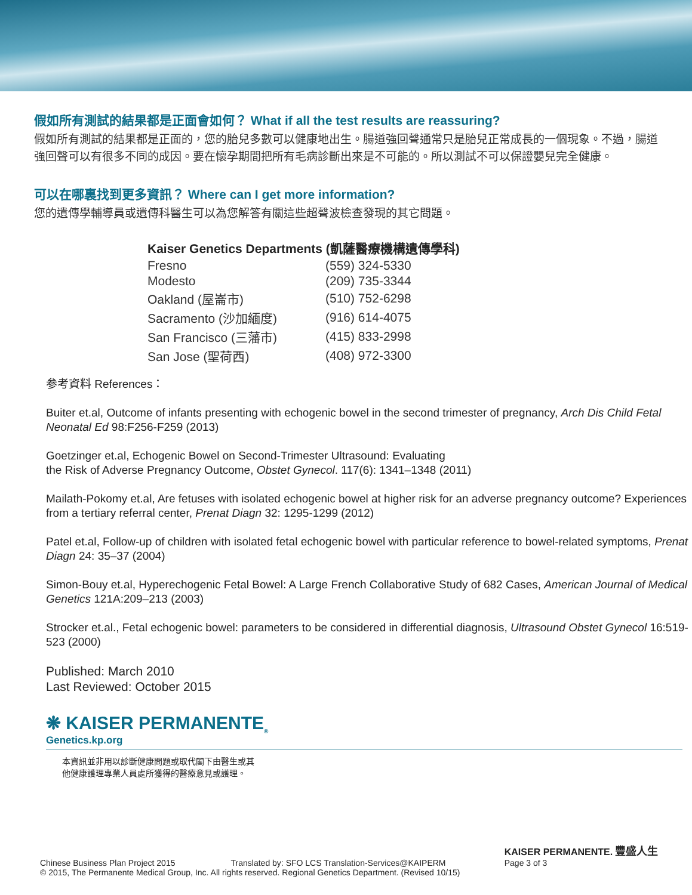假如所有測試的結果都是正面會如何？ What if all the test results are reassuring?
假如所有測試的結果都是正面的，您的胎兒多數可以健康地出生。腸道強回聲通常只是胎兒正常成長的一個現象。不過，腸道強回聲可以有很多不同的成因。要在懷孕期間把所有毛病診斷出來是不可能的。所以測試不可以保證嬰兒完全健康。
可以在哪裏找到更多資訊？ Where can I get more information?
您的遺傳學輔導員或遺傳科醫生可以為您解答有關這些超聲波檢查發現的其它問題。
| Kaiser Genetics Departments (凱薩醫療機構遺傳學科) | |
| --- | --- |
| Fresno | (559) 324-5330 |
| Modesto | (209) 735-3344 |
| Oakland (屋崙市) | (510) 752-6298 |
| Sacramento (沙加緬度) | (916) 614-4075 |
| San Francisco (三藩市) | (415) 833-2998 |
| San Jose (聖荷西) | (408) 972-3300 |
参考資料 References：
Buiter et.al, Outcome of infants presenting with echogenic bowel in the second trimester of pregnancy, Arch Dis Child Fetal Neonatal Ed 98:F256-F259 (2013)
Goetzinger et.al, Echogenic Bowel on Second-Trimester Ultrasound: Evaluating
the Risk of Adverse Pregnancy Outcome, Obstet Gynecol. 117(6): 1341–1348 (2011)
Mailath-Pokomy et.al, Are fetuses with isolated echogenic bowel at higher risk for an adverse pregnancy outcome? Experiences from a tertiary referral center, Prenat Diagn 32: 1295-1299 (2012)
Patel et.al, Follow-up of children with isolated fetal echogenic bowel with particular reference to bowel-related symptoms, Prenat Diagn 24: 35–37 (2004)
Simon-Bouy et.al, Hyperechogenic Fetal Bowel: A Large French Collaborative Study of 682 Cases, American Journal of Medical Genetics 121A:209–213 (2003)
Strocker et.al., Fetal echogenic bowel: parameters to be considered in differential diagnosis, Ultrasound Obstet Gynecol 16:519-523 (2000)
Published: March 2010
Last Reviewed: October 2015
❋ KAISER PERMANENTE<sub>®</sub>
Genetics.kp.org
本資訊並非用以診斷健康問題或取代閣下由醫生或其
他健康護理專業人員處所獲得的醫療意見或護理。
Chinese Business Plan Project 2015 Translated by: SFO LCS Translation-Services@KAIPERM KAISER PERMANENTE. 豐盛人生
Page 3 of 3
© 2015, The Permanente Medical Group, Inc. All rights reserved. Regional Genetics Department. (Revised 10/15)